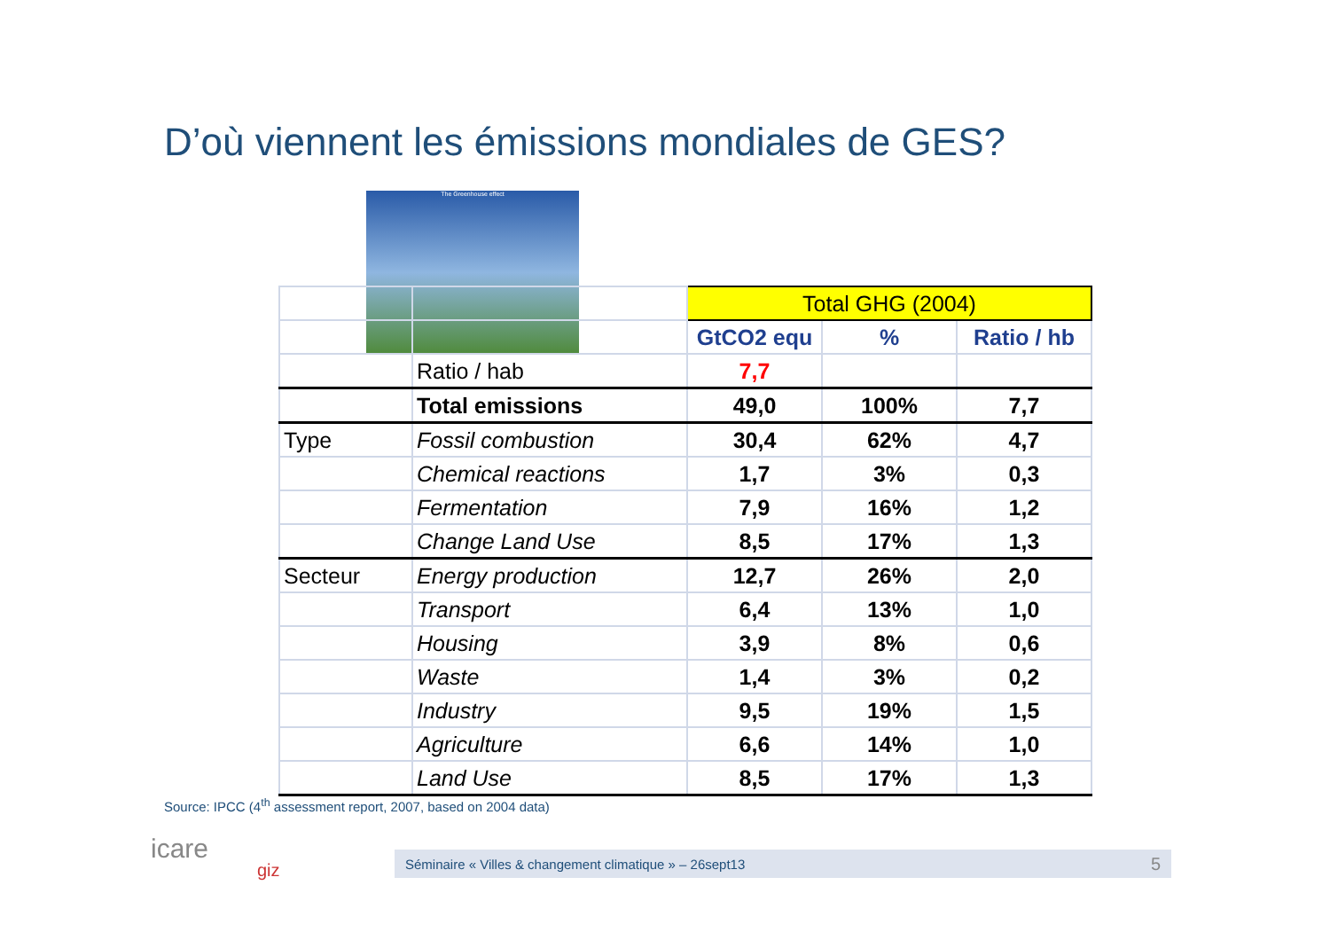D’où viennent les émissions mondiales de GES?
The Greenhouse effect
| | | Total GHG (2004) | | |
| | | GtCO2 equ | % | Ratio / hb |
| | Ratio / hab | 7,7 | | |
| | Total emissions | 49,0 | 100% | 7,7 |
| Type | Fossil combustion | 30,4 | 62% | 4,7 |
| | Chemical reactions | 1,7 | 3% | 0,3 |
| | Fermentation | 7,9 | 16% | 1,2 |
| | Change Land Use | 8,5 | 17% | 1,3 |
| Secteur | Energy production | 12,7 | 26% | 2,0 |
| | Transport | 6,4 | 13% | 1,0 |
| | Housing | 3,9 | 8% | 0,6 |
| | Waste | 1,4 | 3% | 0,2 |
| | Industry | 9,5 | 19% | 1,5 |
| | Agriculture | 6,6 | 14% | 1,0 |
| | Land Use | 8,5 | 17% | 1,3 |
Source: IPCC (4<sup>th</sup> assessment report, 2007, based on 2004 data)
icare
giz
Séminaire « Villes & changement climatique » – 26sept13 5